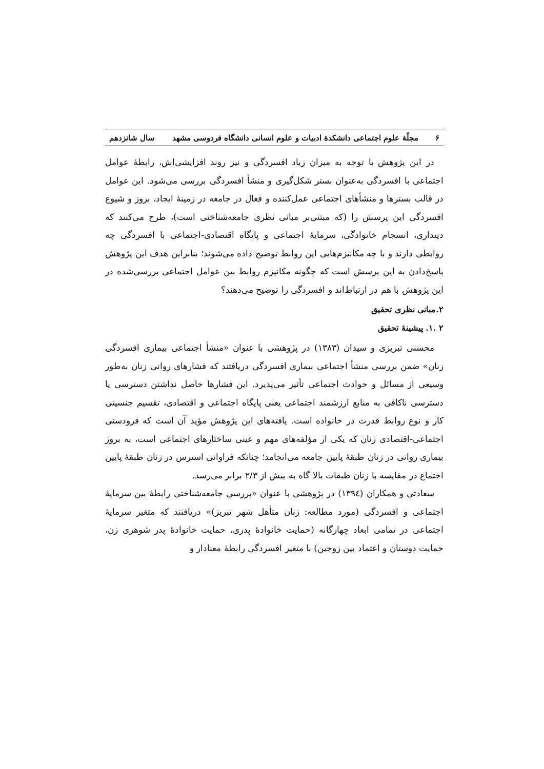۶ مجلّهٔ علوم اجتماعی دانشکدهٔ ادبیات و علوم انسانی دانشگاه فردوسی مشهد سال شانزدهم
در این پژوهش با توجه به میزان زیاد افسردگی و نیز روند افزایشی‌اش، رابطهٔ عوامل اجتماعی با افسردگی به‌عنوان بستر شکل‌گیری و منشأ افسردگی بررسی می‌شود. این عوامل در قالب بسترها و منشأهای اجتماعی عمل‌کننده و فعال در جامعه در زمینهٔ ایجاد، بروز و شیوع افسردگی این پرسش را (که مبتنی‌بر مبانی نظری جامعه‌شناختی است)، طرح می‌کنند که دینداری، انسجام خانوادگی، سرمایهٔ اجتماعی و پایگاه اقتصادی-اجتماعی با افسردگی چه روابطی دارند و با چه مکانیزم‌هایی این روابط توضیح داده می‌شوند؛ بنابراین هدف این پژوهش پاسخ‌دادن به این پرسش است که چگونه مکانیزم روابط بین عوامل اجتماعی بررسی‌شده در این پژوهش با هم در ارتباط‌اند و افسردگی را توضیح می‌دهند؟
۲.مبانی نظری تحقیق
۲ .۱. پیشینهٔ تحقیق
محسنی تبریزی و سیدان (۱۳۸۳) در پژوهشی با عنوان «منشأ اجتماعی بیماری افسردگی زنان» ضمن بررسی منشأ اجتماعی بیماری افسردگی دریافتند که فشارهای روانی زنان به‌طور وسیعی از مسائل و حوادث اجتماعی تأثیر می‌پذیرد. این فشارها حاصل نداشتن دسترسی یا دسترسی ناکافی به منابع ارزشمند اجتماعی یعنی پایگاه اجتماعی و اقتصادی، تقسیم جنسیتی کار و نوع روابط قدرت در خانواده است. یافته‌های این پژوهش مؤید آن است که فرودستی اجتماعی-اقتصادی زنان که یکی از مؤلفه‌های مهم و عینی ساختارهای اجتماعی است، به بروز بیماری روانی در زنان طبقهٔ پایین جامعه می‌انجامد؛ چنانکه فراوانی استرس در زنان طبقهٔ پایین اجتماع در مقایسه با زنان طبقات بالا گاه به بیش از ۲/۳ برابر می‌رسد.
سعادتی و همکاران (۱۳۹٤) در پژوهشی با عنوان «بررسی جامعه‌شناختی رابطهٔ بین سرمایهٔ اجتماعی و افسردگی (مورد مطالعه: زنان متأهل شهر تبریز)» دریافتند که متغیر سرمایهٔ اجتماعی در تمامی ابعاد چهارگانه (حمایت خانوادهٔ پدری، حمایت خانوادهٔ پدر شوهری زن، حمایت دوستان و اعتماد بین زوجین) با متغیر افسردگی رابطهٔ معنادار و